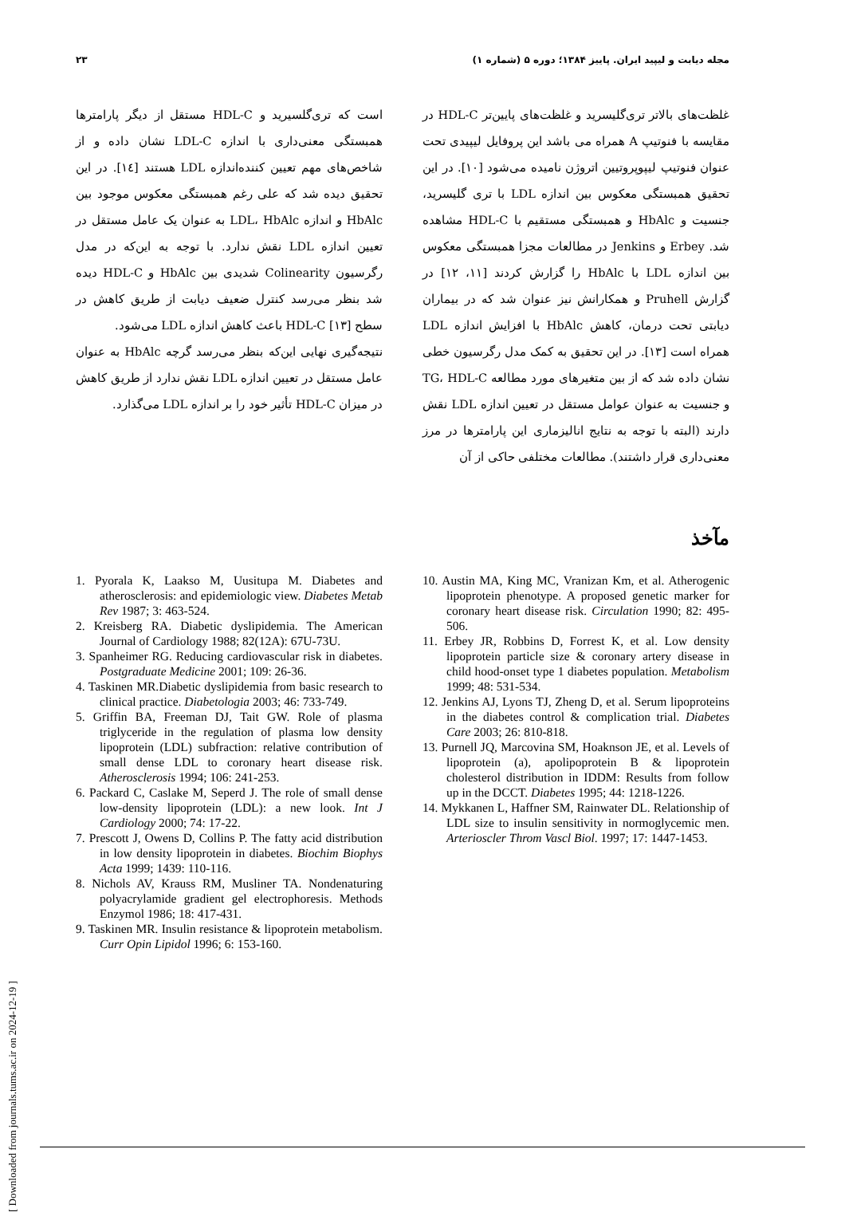۲۳ مجله دیابت و لیپید ایران. پاییز ۱۳۸۴؛ دوره ۵ (شماره ۱)
غلظت‌های بالاتر تری‌گلیسرید و غلظت‌های پایین‌تر HDL-C در مقایسه با فنوتیپ A همراه می باشد این پروفایل لیپیدی تحت عنوان فنوتیپ لیپوپروتیین اتروژن نامیده می‌شود [۱۰]. در این تحقیق همبستگی معکوس بین اندازه LDL با تری گلیسرید، جنسیت و HbAlc و همبستگی مستقیم با HDL-C مشاهده شد. Erbey و Jenkins در مطالعات مجزا همبستگی معکوس بین اندازه LDL با HbAlc را گزارش کردند [۱۱، ۱۲] در گزارش Pruhell و همکارانش نیز عنوان شد که در بیماران دیابتی تحت درمان، کاهش HbAlc با افزایش اندازه LDL همراه است [۱۳]. در این تحقیق به کمک مدل رگرسیون خطی نشان داده شد که از بین متغیرهای مورد مطالعه TG، HDL-C و جنسیت به عنوان عوامل مستقل در تعیین اندازه LDL نقش دارند (البته با توجه به نتایج انالیزماری این پارامترها در مرز معنی‌داری قرار داشتند). مطالعات مختلفی حاکی از آن
است که تری‌گلسیرید و HDL-C مستقل از دیگر پارامترها همبستگی معنی‌داری با اندازه LDL-C نشان داده و از شاخص‌های مهم تعیین کننده‌اندازه LDL هستند [۱٤]. در این تحقیق دیده شد که علی رغم همبستگی معکوس موجود بین HbAlc و اندازه LDL، HbAlc به عنوان یک عامل مستقل در تعیین اندازه LDL نقش ندارد. با توجه به این‌که در مدل رگرسیون Colinearity شدیدی بین HbAlc و HDL-C دیده شد بنظر می‌رسد کنترل ضعیف دیابت از طریق کاهش در سطح HDL-C [۱۳] باعث کاهش اندازه LDL می‌شود.
نتیجه‌گیری نهایی این‌که بنظر می‌رسد گرچه HbAlc به عنوان عامل مستقل در تعیین اندازه LDL نقش ندارد از طریق کاهش در میزان HDL-C تأثیر خود را بر اندازه LDL می‌گذارد.
مآخذ
10. Austin MA, King MC, Vranizan Km, et al. Atherogenic lipoprotein phenotype. A proposed genetic marker for coronary heart disease risk. Circulation 1990; 82: 495-506.
11. Erbey JR, Robbins D, Forrest K, et al. Low density lipoprotein particle size & coronary artery disease in child hood-onset type 1 diabetes population. Metabolism 1999; 48: 531-534.
12. Jenkins AJ, Lyons TJ, Zheng D, et al. Serum lipoproteins in the diabetes control & complication trial. Diabetes Care 2003; 26: 810-818.
13. Purnell JQ, Marcovina SM, Hoaknson JE, et al. Levels of lipoprotein (a), apolipoprotein B & lipoprotein cholesterol distribution in IDDM: Results from follow up in the DCCT. Diabetes 1995; 44: 1218-1226.
14. Mykkanen L, Haffner SM, Rainwater DL. Relationship of LDL size to insulin sensitivity in normoglycemic men. Arterioscler Throm Vascl Biol. 1997; 17: 1447-1453.
1. Pyorala K, Laakso M, Uusitupa M. Diabetes and atherosclerosis: and epidemiologic view. Diabetes Metab Rev 1987; 3: 463-524.
2. Kreisberg RA. Diabetic dyslipidemia. The American Journal of Cardiology 1988; 82(12A): 67U-73U.
3. Spanheimer RG. Reducing cardiovascular risk in diabetes. Postgraduate Medicine 2001; 109: 26-36.
4. Taskinen MR.Diabetic dyslipidemia from basic research to clinical practice. Diabetologia 2003; 46: 733-749.
5. Griffin BA, Freeman DJ, Tait GW. Role of plasma triglyceride in the regulation of plasma low density lipoprotein (LDL) subfraction: relative contribution of small dense LDL to coronary heart disease risk. Atherosclerosis 1994; 106: 241-253.
6. Packard C, Caslake M, Seperd J. The role of small dense low-density lipoprotein (LDL): a new look. Int J Cardiology 2000; 74: 17-22.
7. Prescott J, Owens D, Collins P. The fatty acid distribution in low density lipoprotein in diabetes. Biochim Biophys Acta 1999; 1439: 110-116.
8. Nichols AV, Krauss RM, Musliner TA. Nondenaturing polyacrylamide gradient gel electrophoresis. Methods Enzymol 1986; 18: 417-431.
9. Taskinen MR. Insulin resistance & lipoprotein metabolism. Curr Opin Lipidol 1996; 6: 153-160.
[ Downloaded from journals.tums.ac.ir on 2024-12-19 ]